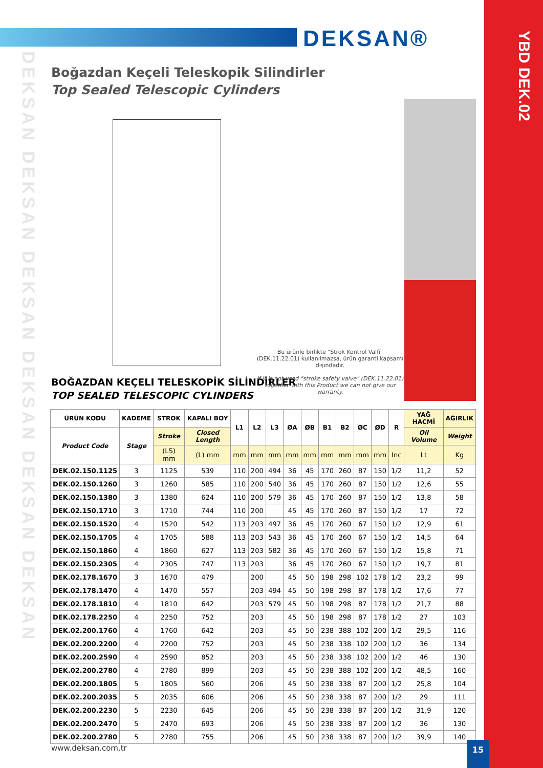DEKSAN®
YBD DEK.02
DEKSAN DEKSAN DEKSAN DEKSAN DEKSAN DEKSAN
Boğazdan Keçeli Teleskopik Silindirler
Top Sealed Telescopic Cylinders
Bu ürünle birlikte "Strok Kontrol Valfi" (DEK.11.22.01) kullanılmazsa, ürün garanti kapsamı dışındadır.
If it is not used "stroke safety valve" (DEK.11.22.01) together with this Product we can not give our warranty.
BOĞAZDAN KEÇELI TELESKOPİK SİLİNDİRLER
TOP SEALED TELESCOPIC CYLINDERS
| ÜRÜN KODU | KADEME | STROK | KAPALI BOY | L1 | L2 | L3 | ØA | ØB | B1 | B2 | ØC | ØD | R | YAĞ HACMİ | AĞIRLIK |
| --- | --- | --- | --- | --- | --- | --- | --- | --- | --- | --- | --- | --- | --- | --- | --- |
| Product Code | Stage | Stroke | Closed Length | | | | | | | | | | | Oil Volume | Weight |
| | | (LS) mm | (L) mm | mm | mm | mm | mm | mm | mm | mm | mm | mm | Inc | Lt | Kg |
| DEK.02.150.1125 | 3 | 1125 | 539 | 110 | 200 | 494 | 36 | 45 | 170 | 260 | 87 | 150 | 1/2 | 11,2 | 52 |
| DEK.02.150.1260 | 3 | 1260 | 585 | 110 | 200 | 540 | 36 | 45 | 170 | 260 | 87 | 150 | 1/2 | 12,6 | 55 |
| DEK.02.150.1380 | 3 | 1380 | 624 | 110 | 200 | 579 | 36 | 45 | 170 | 260 | 87 | 150 | 1/2 | 13,8 | 58 |
| DEK.02.150.1710 | 3 | 1710 | 744 | 110 | 200 | | 45 | 45 | 170 | 260 | 87 | 150 | 1/2 | 17 | 72 |
| DEK.02.150.1520 | 4 | 1520 | 542 | 113 | 203 | 497 | 36 | 45 | 170 | 260 | 67 | 150 | 1/2 | 12,9 | 61 |
| DEK.02.150.1705 | 4 | 1705 | 588 | 113 | 203 | 543 | 36 | 45 | 170 | 260 | 67 | 150 | 1/2 | 14,5 | 64 |
| DEK.02.150.1860 | 4 | 1860 | 627 | 113 | 203 | 582 | 36 | 45 | 170 | 260 | 67 | 150 | 1/2 | 15,8 | 71 |
| DEK.02.150.2305 | 4 | 2305 | 747 | 113 | 203 | | 36 | 45 | 170 | 260 | 67 | 150 | 1/2 | 19,7 | 81 |
| DEK.02.178.1670 | 3 | 1670 | 479 | | 200 | | 45 | 50 | 198 | 298 | 102 | 178 | 1/2 | 23,2 | 99 |
| DEK.02.178.1470 | 4 | 1470 | 557 | | 203 | 494 | 45 | 50 | 198 | 298 | 87 | 178 | 1/2 | 17,6 | 77 |
| DEK.02.178.1810 | 4 | 1810 | 642 | | 203 | 579 | 45 | 50 | 198 | 298 | 87 | 178 | 1/2 | 21,7 | 88 |
| DEK.02.178.2250 | 4 | 2250 | 752 | | 203 | | 45 | 50 | 198 | 298 | 87 | 178 | 1/2 | 27 | 103 |
| DEK.02.200.1760 | 4 | 1760 | 642 | | 203 | | 45 | 50 | 238 | 388 | 102 | 200 | 1/2 | 29,5 | 116 |
| DEK.02.200.2200 | 4 | 2200 | 752 | | 203 | | 45 | 50 | 238 | 338 | 102 | 200 | 1/2 | 36 | 134 |
| DEK.02.200.2590 | 4 | 2590 | 852 | | 203 | | 45 | 50 | 238 | 338 | 102 | 200 | 1/2 | 46 | 130 |
| DEK.02.200.2780 | 4 | 2780 | 899 | | 203 | | 45 | 50 | 238 | 388 | 102 | 200 | 1/2 | 48,5 | 160 |
| DEK.02.200.1805 | 5 | 1805 | 560 | | 206 | | 45 | 50 | 238 | 338 | 87 | 200 | 1/2 | 25,8 | 104 |
| DEK.02.200.2035 | 5 | 2035 | 606 | | 206 | | 45 | 50 | 238 | 338 | 87 | 200 | 1/2 | 29 | 111 |
| DEK.02.200.2230 | 5 | 2230 | 645 | | 206 | | 45 | 50 | 238 | 338 | 87 | 200 | 1/2 | 31,9 | 120 |
| DEK.02.200.2470 | 5 | 2470 | 693 | | 206 | | 45 | 50 | 238 | 338 | 87 | 200 | 1/2 | 36 | 130 |
| DEK.02.200.2780 | 5 | 2780 | 755 | | 206 | | 45 | 50 | 238 | 338 | 87 | 200 | 1/2 | 39,9 | 140 |
www.deksan.com.tr 15